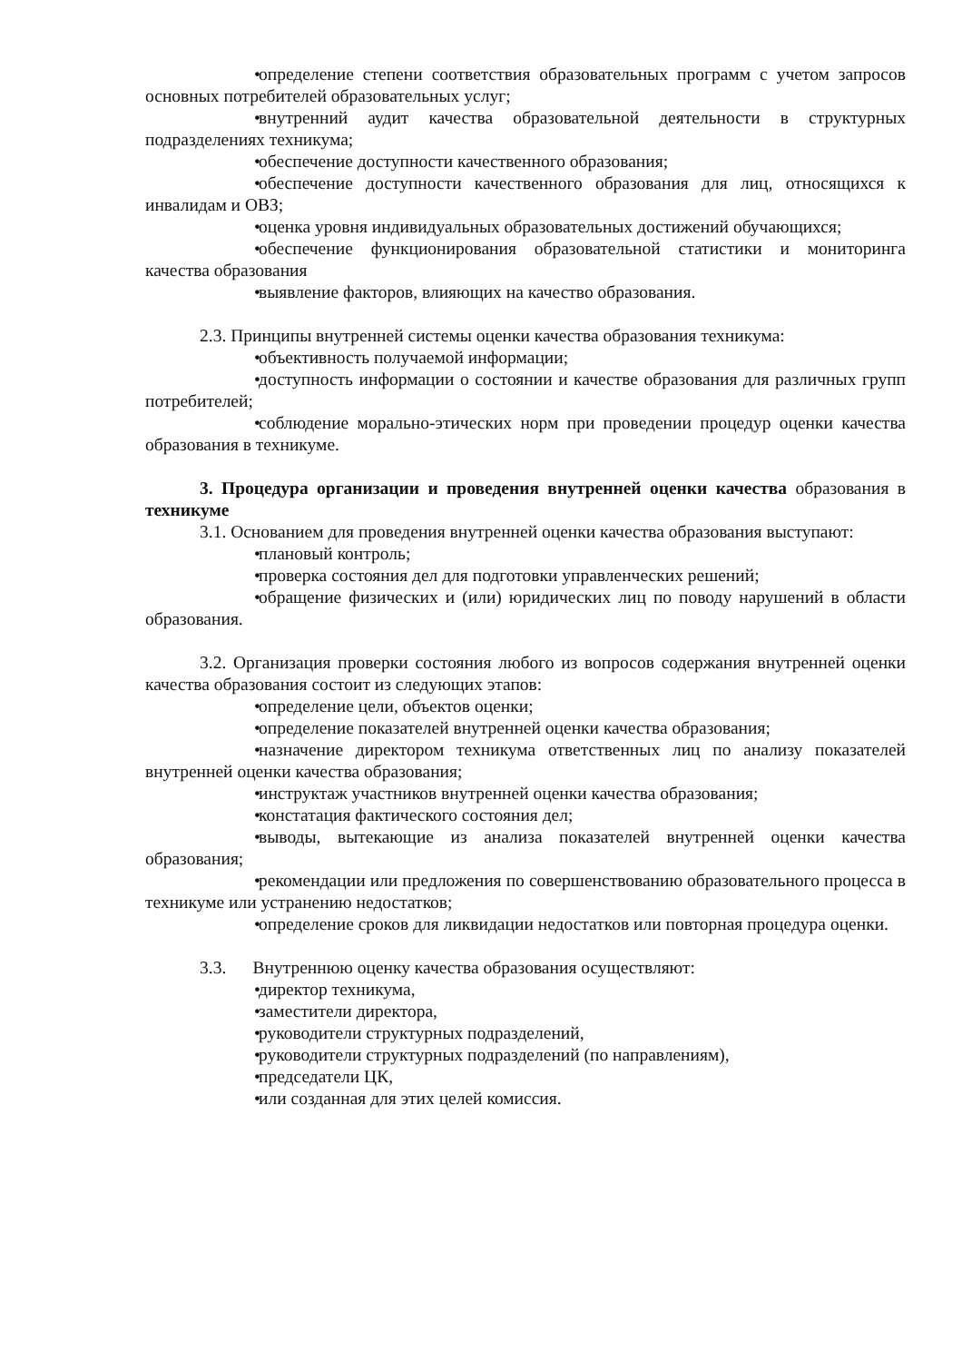• определение степени соответствия образовательных программ с учетом запросов основных потребителей образовательных услуг;
• внутренний аудит качества образовательной деятельности в структурных подразделениях техникума;
• обеспечение доступности качественного образования;
• обеспечение доступности качественного образования для лиц, относящихся к инвалидам и ОВЗ;
• оценка уровня индивидуальных образовательных достижений обучающихся;
• обеспечение функционирования образовательной статистики и мониторинга качества образования
• выявление факторов, влияющих на качество образования.
2.3. Принципы внутренней системы оценки качества образования техникума:
• объективность получаемой информации;
• доступность информации о состоянии и качестве образования для различных групп потребителей;
• соблюдение морально-этических норм при проведении процедур оценки качества образования в техникуме.
3. Процедура организации и проведения внутренней оценки качества образования в техникуме
3.1. Основанием для проведения внутренней оценки качества образования выступают:
• плановый контроль;
• проверка состояния дел для подготовки управленческих решений;
• обращение физических и (или) юридических лиц по поводу нарушений в области образования.
3.2. Организация проверки состояния любого из вопросов содержания внутренней оценки качества образования состоит из следующих этапов:
• определение цели, объектов оценки;
• определение показателей внутренней оценки качества образования;
• назначение директором техникума ответственных лиц по анализу показателей внутренней оценки качества образования;
• инструктаж участников внутренней оценки качества образования;
• констатация фактического состояния дел;
• выводы, вытекающие из анализа показателей внутренней оценки качества образования;
• рекомендации или предложения по совершенствованию образовательного процесса в техникуме или устранению недостатков;
• определение сроков для ликвидации недостатков или повторная процедура оценки.
3.3. Внутреннюю оценку качества образования осуществляют:
• директор техникума,
• заместители директора,
• руководители структурных подразделений,
• руководители структурных подразделений (по направлениям),
• председатели ЦК,
• или созданная для этих целей комиссия.